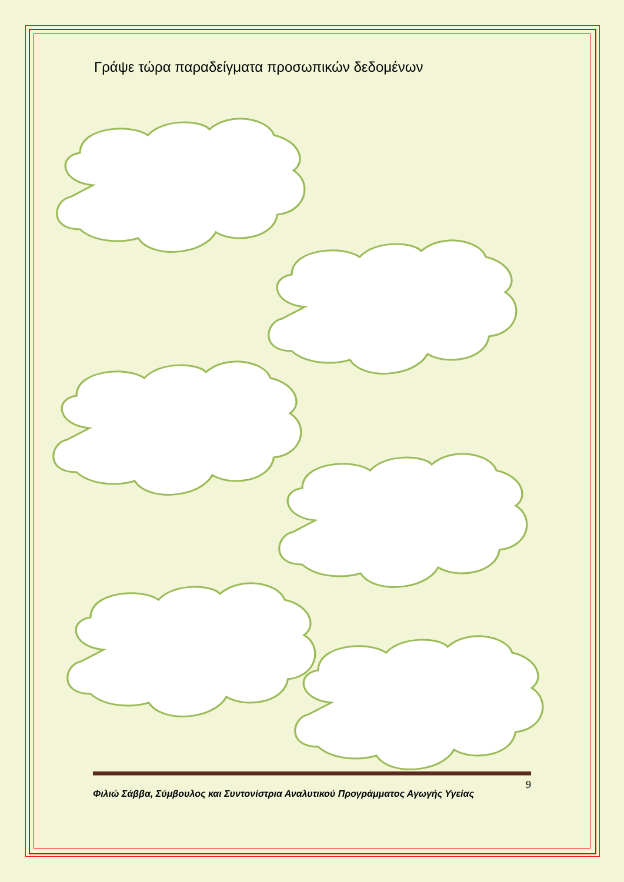Γράψε τώρα παραδείγματα προσωπικών δεδομένων
9
Φιλιώ Σάββα, Σύμβουλος και Συντονίστρια Αναλυτικού Προγράμματος Αγωγής Υγείας